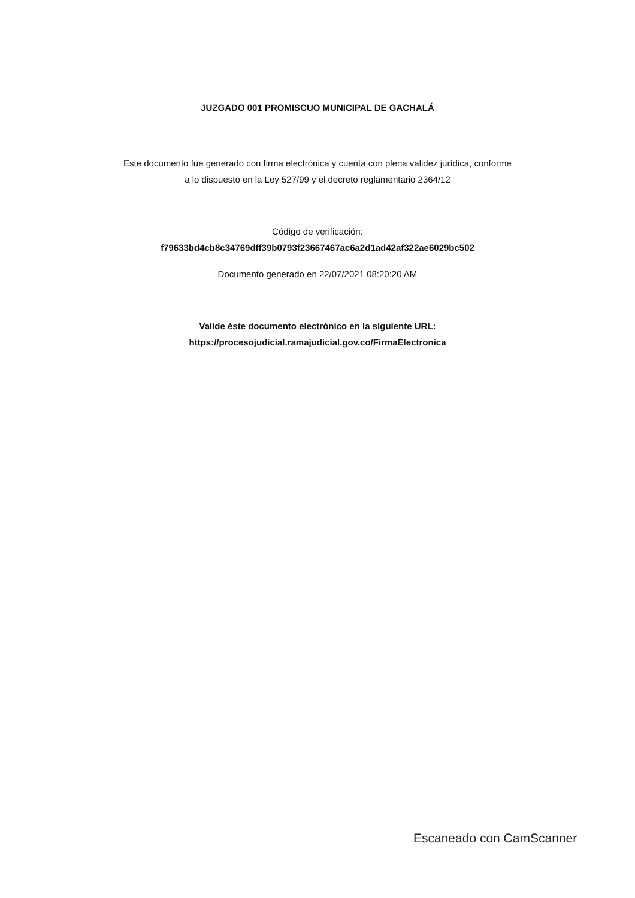JUZGADO 001 PROMISCUO MUNICIPAL DE GACHALÁ
Este documento fue generado con firma electrónica y cuenta con plena validez jurídica, conforme
a lo dispuesto en la Ley 527/99 y el decreto reglamentario 2364/12
Código de verificación:
f79633bd4cb8c34769dff39b0793f23667467ac6a2d1ad42af322ae6029bc502
Documento generado en 22/07/2021 08:20:20 AM
Valide éste documento electrónico en la siguiente URL:
https://procesojudicial.ramajudicial.gov.co/FirmaElectronica
Escaneado con CamScanner